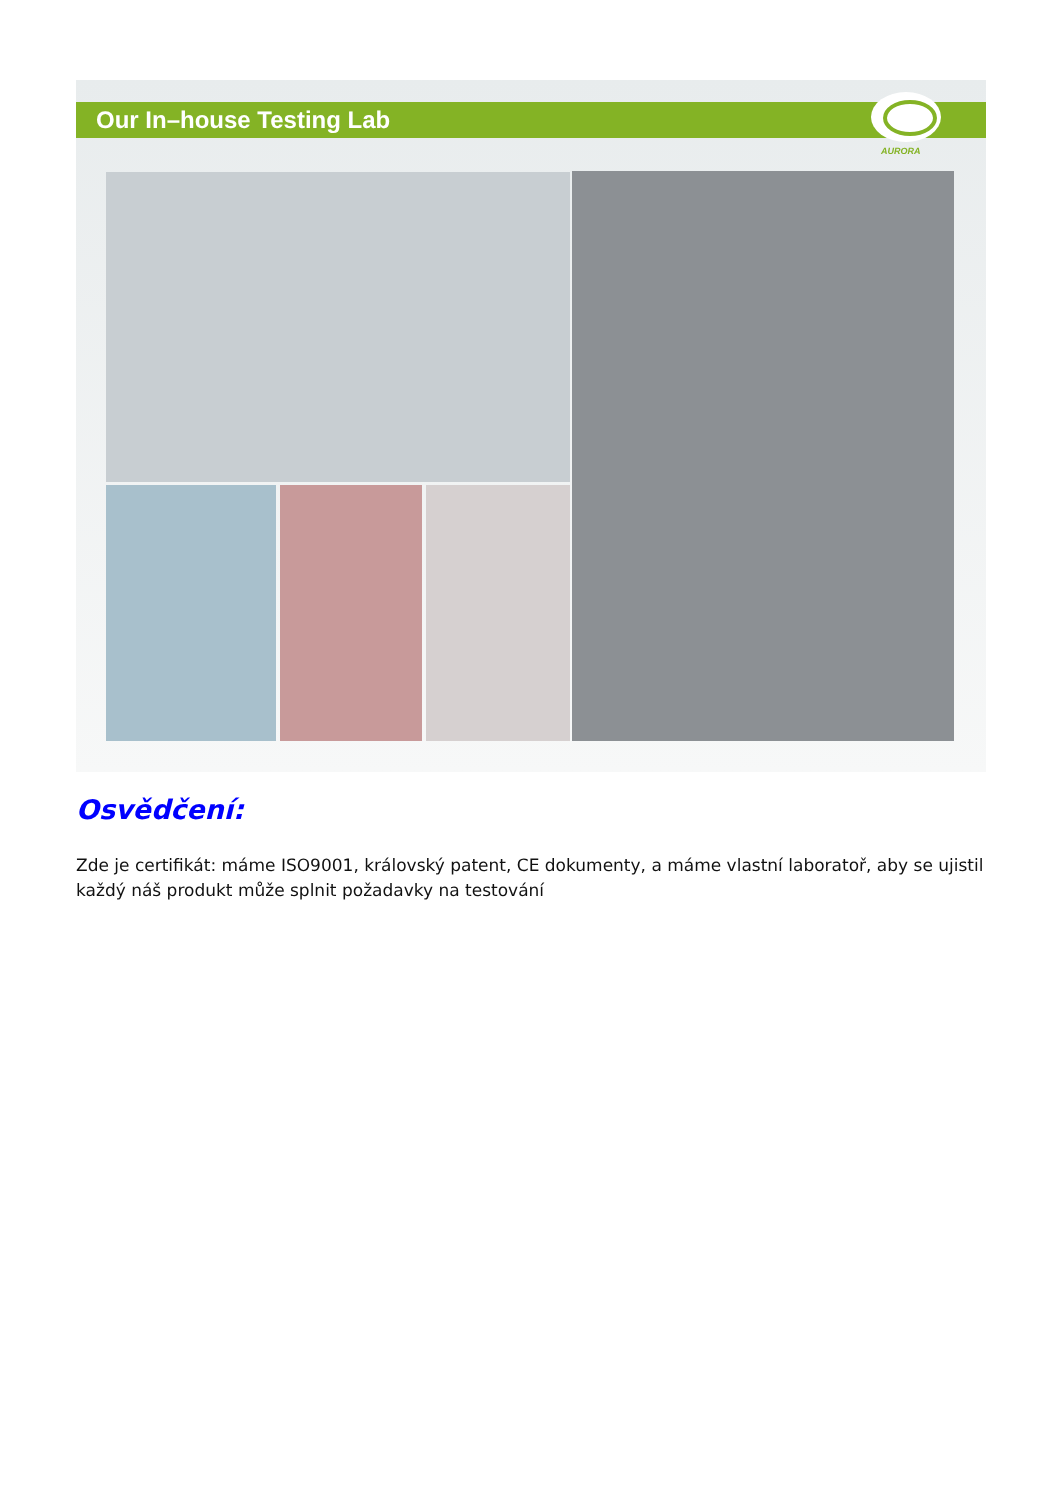Our In–house Testing Lab
AURORA
Osvědčení:
Zde je certifikát: máme ISO9001, královský patent, CE dokumenty, a máme vlastní laboratoř, aby se ujistil každý náš produkt může splnit požadavky na testování